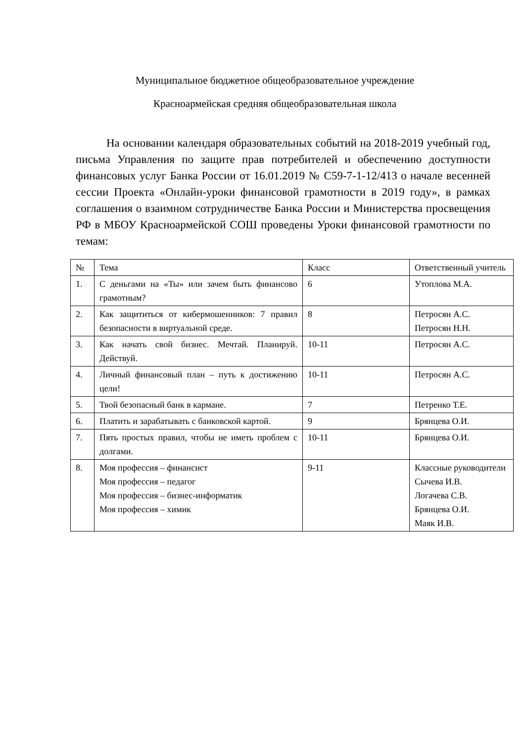Муниципальное бюджетное общеобразовательное учреждение
Красноармейская средняя общеобразовательная школа
На основании календаря образовательных событий на 2018-2019 учебный год, письма Управления по защите прав потребителей и обеспечению доступности финансовых услуг Банка России от 16.01.2019 № С59-7-1-12/413 о начале весенней сессии Проекта «Онлайн-уроки финансовой грамотности в 2019 году», в рамках соглашения о взаимном сотрудничестве Банка России и Министерства просвещения РФ в МБОУ Красноармейской СОШ проведены Уроки финансовой грамотности по темам:
| № | Тема | Класс | Ответственный учитель |
| --- | --- | --- | --- |
| 1. | С деньгами на «Ты» или зачем быть финансово грамотным? | 6 | Утоплова М.А. |
| 2. | Как защититься от кибермошенников: 7 правил безопасности в виртуальной среде. | 8 | Петросян А.С. Петросян Н.Н. |
| 3. | Как начать свой бизнес. Мечтай. Планируй. Действуй. | 10-11 | Петросян А.С. |
| 4. | Личный финансовый план – путь к достижению цели! | 10-11 | Петросян А.С. |
| 5. | Твой безопасный банк в кармане. | 7 | Петренко Т.Е. |
| 6. | Платить и зарабатывать с банковской картой. | 9 | Брянцева О.И. |
| 7. | Пять простых правил, чтобы не иметь проблем с долгами. | 10-11 | Брянцева О.И. |
| 8. | Моя профессия – финансист Моя профессия – педагог Моя профессия – бизнес-информатик Моя профессия – химик | 9-11 | Классные руководители Сычева И.В. Логачева С.В. Брянцева О.И. Маяк И.В. |